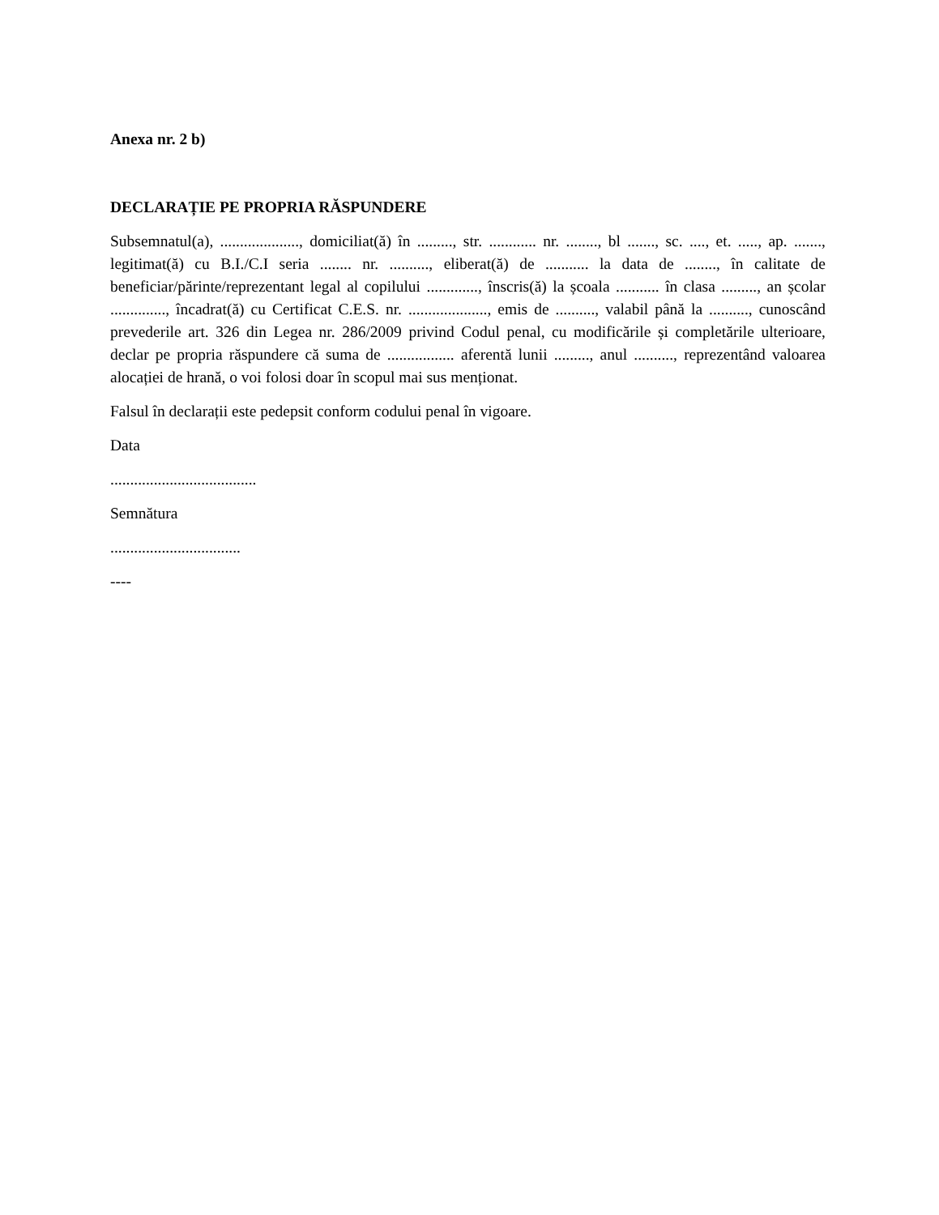Anexa nr. 2 b)
DECLARAȚIE PE PROPRIA RĂSPUNDERE
Subsemnatul(a), ...................., domiciliat(ă) în ........., str. ............ nr. ........, bl ......., sc. ...., et. ....., ap. ......., legitimat(ă) cu B.I./C.I seria ........ nr. .........., eliberat(ă) de ........... la data de ........, în calitate de beneficiar/părinte/reprezentant legal al copilului ............., înscris(ă) la școala ........... în clasa ........., an școlar .............., încadrat(ă) cu Certificat C.E.S. nr. ...................., emis de .........., valabil până la .........., cunoscând prevederile art. 326 din Legea nr. 286/2009 privind Codul penal, cu modificările și completările ulterioare, declar pe propria răspundere că suma de ................. aferentă lunii ........., anul .........., reprezentând valoarea alocației de hrană, o voi folosi doar în scopul mai sus menționat.
Falsul în declarații este pedepsit conform codului penal în vigoare.
Data
.....................................
Semnătura
.................................
----